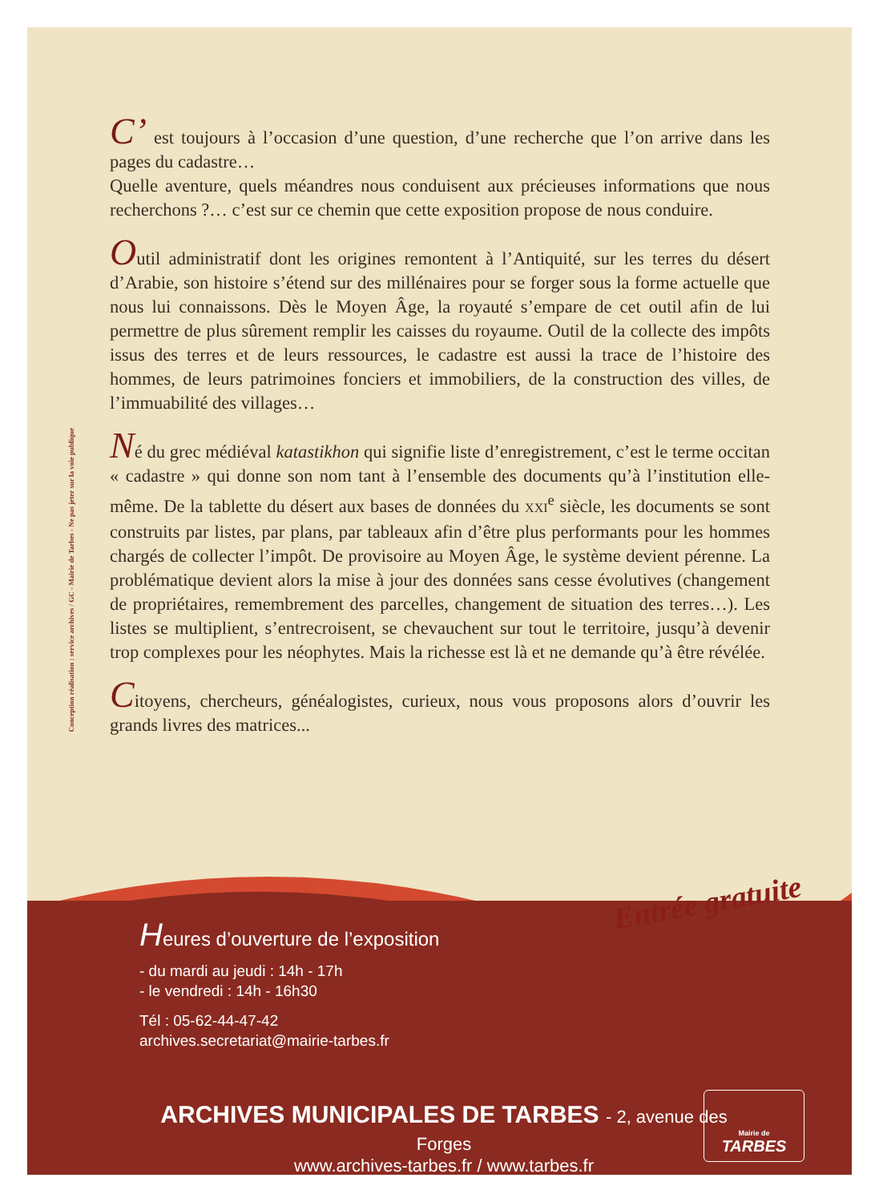Conception réalisation : service archives / GC - Mairie de Tarbes - Ne pas jeter sur la voie publique
C’ est toujours à l’occasion d’une question, d’une recherche que l’on arrive dans les pages du cadastre…
Quelle aventure, quels méandres nous conduisent aux précieuses informations que nous recherchons ?… c’est sur ce chemin que cette exposition propose de nous conduire.
Outil administratif dont les origines remontent à l’Antiquité, sur les terres du désert d’Arabie, son histoire s’étend sur des millénaires pour se forger sous la forme actuelle que nous lui connaissons. Dès le Moyen Âge, la royauté s’empare de cet outil afin de lui permettre de plus sûrement remplir les caisses du royaume. Outil de la collecte des impôts issus des terres et de leurs ressources, le cadastre est aussi la trace de l’histoire des hommes, de leurs patrimoines fonciers et immobiliers, de la construction des villes, de l’immuabilité des villages…
Né du grec médiéval katastikhon qui signifie liste d’enregistrement, c’est le terme occitan « cadastre » qui donne son nom tant à l’ensemble des documents qu’à l’institution elle-même. De la tablette du désert aux bases de données du XXI<sup>e</sup> siècle, les documents se sont construits par listes, par plans, par tableaux afin d’être plus performants pour les hommes chargés de collecter l’impôt. De provisoire au Moyen Âge, le système devient pérenne. La problématique devient alors la mise à jour des données sans cesse évolutives (changement de propriétaires, remembrement des parcelles, changement de situation des terres…). Les listes se multiplient, s’entrecroisent, se chevauchent sur tout le territoire, jusqu’à devenir trop complexes pour les néophytes. Mais la richesse est là et ne demande qu’à être révélée.
Citoyens, chercheurs, généalogistes, curieux, nous vous proposons alors d’ouvrir les grands livres des matrices...
Entrée gratuite
Heures d’ouverture de l’exposition
- du mardi au jeudi : 14h - 17h
- le vendredi : 14h - 16h30
Tél : 05-62-44-47-42
archives.secretariat@mairie-tarbes.fr
ARCHIVES MUNICIPALES DE TARBES - 2, avenue des Forges
www.archives-tarbes.fr / www.tarbes.fr
Mairie de
TARBES